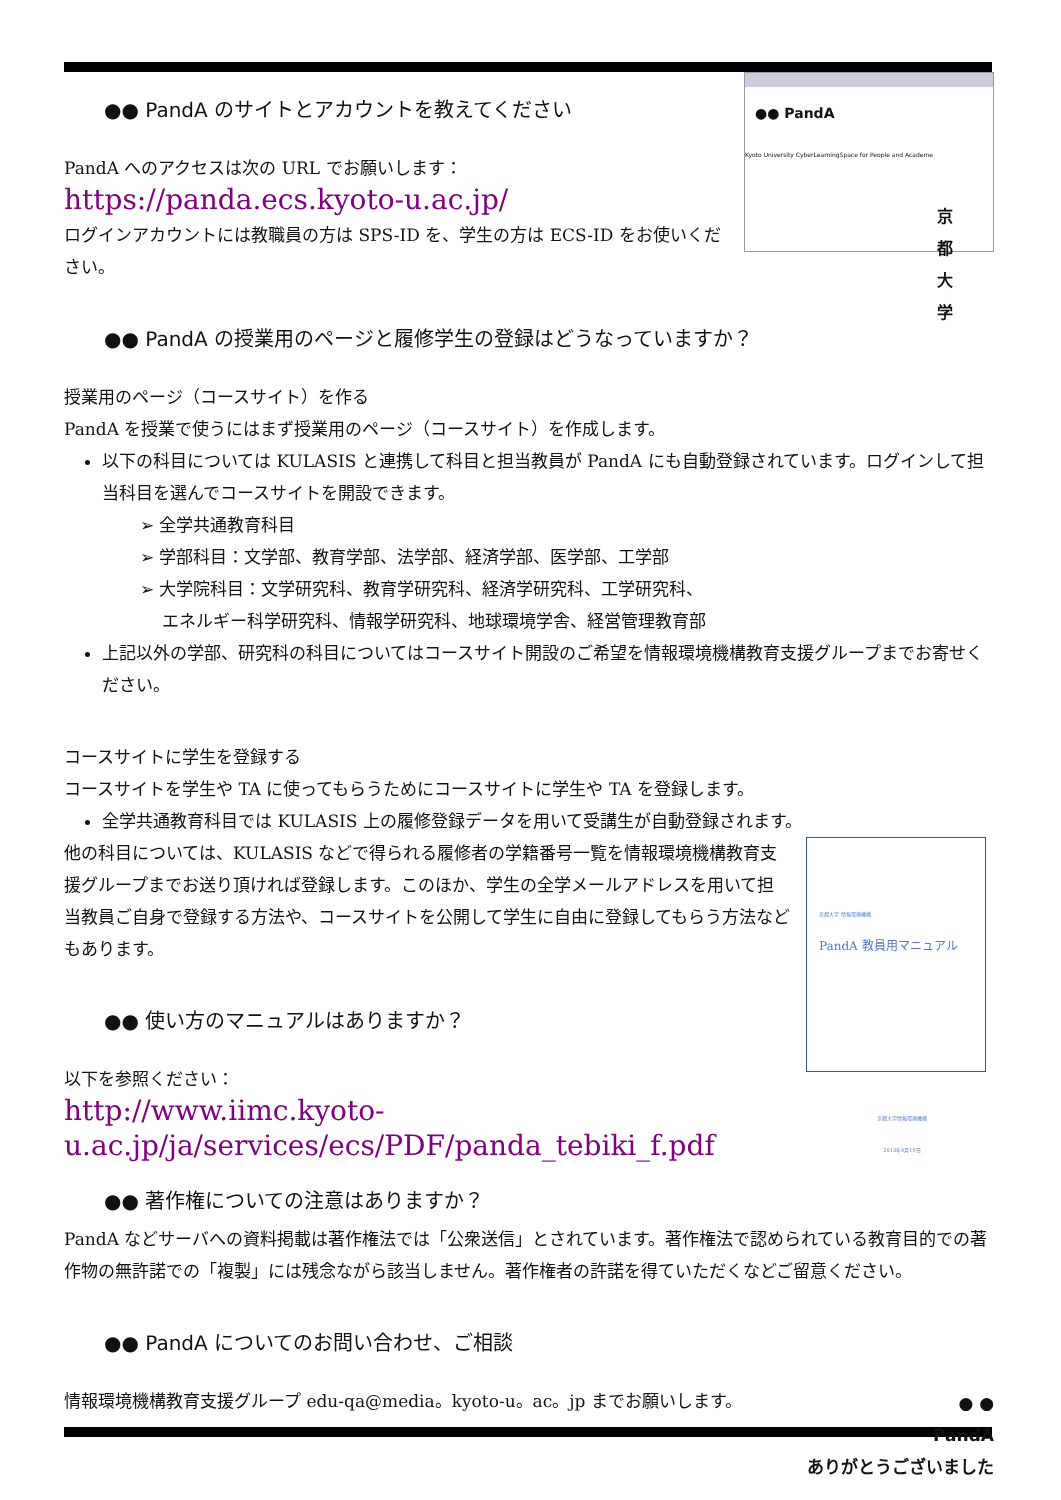●● PandA
Kyoto University CyberLearningSpace for People and Academe
京
都
大
学
●● PandA のサイトとアカウントを教えてください
PandA へのアクセスは次の URL でお願いします：
https://panda.ecs.kyoto-u.ac.jp/
ログインアカウントには教職員の方は SPS-ID を、学生の方は ECS-ID をお使いください。
●● PandA の授業用のページと履修学生の登録はどうなっていますか？
授業用のページ（コースサイト）を作る
PandA を授業で使うにはまず授業用のページ（コースサイト）を作成します。
以下の科目については KULASIS と連携して科目と担当教員が PandA にも自動登録されています。ログインして担当科目を選んでコースサイトを開設できます。
➢ 全学共通教育科目
➢ 学部科目：文学部、教育学部、法学部、経済学部、医学部、工学部
➢ 大学院科目：文学研究科、教育学研究科、経済学研究科、工学研究科、
　 エネルギー科学研究科、情報学研究科、地球環境学舎、経営管理教育部
上記以外の学部、研究科の科目についてはコースサイト開設のご希望を情報環境機構教育支援グループまでお寄せください。
コースサイトに学生を登録する
コースサイトを学生や TA に使ってもらうためにコースサイトに学生や TA を登録します。
全学共通教育科目では KULASIS 上の履修登録データを用いて受講生が自動登録されます。
京都大学 情報環境機構
PandA 教員用マニュアル
京都大学情報環境機構
2013年4月10日
他の科目については、KULASIS などで得られる履修者の学籍番号一覧を情報環境機構教育支援グループまでお送り頂ければ登録します。このほか、学生の全学メールアドレスを用いて担当教員ご自身で登録する方法や、コースサイトを公開して学生に自由に登録してもらう方法などもあります。
●● 使い方のマニュアルはありますか？
以下を参照ください：
http://www.iimc.kyoto-u.ac.jp/ja/services/ecs/PDF/panda_tebiki_f.pdf
●● 著作権についての注意はありますか？
PandA などサーバへの資料掲載は著作権法では「公衆送信」とされています。著作権法で認められている教育目的での著作物の無許諾での「複製」には残念ながら該当しません。著作権者の許諾を得ていただくなどご留意ください。
●● PandA についてのお問い合わせ、ご相談
情報環境機構教育支援グループ edu-qa@media。kyoto-u。ac。jp までお願いします。
● ●
PandA
ありがとうございました